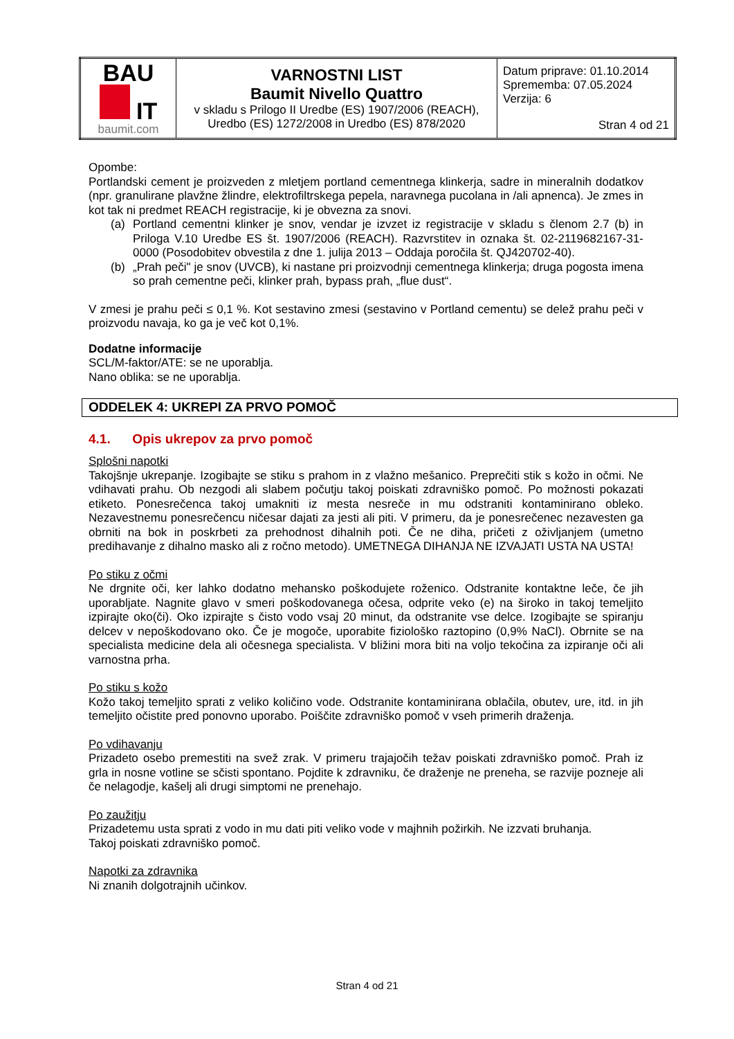| BAU IT baumit.com | VARNOSTNI LIST Baumit Nivello Quattro v skladu s Prilogo II Uredbe (ES) 1907/2006 (REACH), Uredbo (ES) 1272/2008 in Uredbo (ES) 878/2020 | Datum priprave: 01.10.2014 Sprememba: 07.05.2024 Verzija: 6 Stran 4 od 21 |
Opombe:
Portlandski cement je proizveden z mletjem portland cementnega klinkerja, sadre in mineralnih dodatkov (npr. granulirane plavžne žlindre, elektrofiltrskega pepela, naravnega pucolana in /ali apnenca). Je zmes in kot tak ni predmet REACH registracije, ki je obvezna za snovi.
(a) Portland cementni klinker je snov, vendar je izvzet iz registracije v skladu s členom 2.7 (b) in Priloga V.10 Uredbe ES št. 1907/2006 (REACH). Razvrstitev in oznaka št. 02-2119682167-31-0000 (Posodobitev obvestila z dne 1. julija 2013 – Oddaja poročila št. QJ420702-40).
(b) „Prah peči" je snov (UVCB), ki nastane pri proizvodnji cementnega klinkerja; druga pogosta imena so prah cementne peči, klinker prah, bypass prah, „flue dust“.
V zmesi je prahu peči ≤ 0,1 %. Kot sestavino zmesi (sestavino v Portland cementu) se delež prahu peči v proizvodu navaja, ko ga je več kot 0,1%.
Dodatne informacije
SCL/M-faktor/ATE: se ne uporablja.
Nano oblika: se ne uporablja.
ODDELEK 4: UKREPI ZA PRVO POMOČ
4.1. Opis ukrepov za prvo pomoč
Splošni napotki
Takojšnje ukrepanje. Izogibajte se stiku s prahom in z vlažno mešanico. Preprečiti stik s kožo in očmi. Ne vdihavati prahu. Ob nezgodi ali slabem počutju takoj poiskati zdravniško pomoč. Po možnosti pokazati etiketo. Ponesrečenca takoj umakniti iz mesta nesreče in mu odstraniti kontaminirano obleko. Nezavestnemu ponesrečencu ničesar dajati za jesti ali piti. V primeru, da je ponesrečenec nezavesten ga obrniti na bok in poskrbeti za prehodnost dihalnih poti. Če ne diha, pričeti z oživljanjem (umetno predihavanje z dihalno masko ali z ročno metodo). UMETNEGA DIHANJA NE IZVAJATI USTA NA USTA!
Po stiku z očmi
Ne drgnite oči, ker lahko dodatno mehansko poškodujete roženico. Odstranite kontaktne leče, če jih uporabljate. Nagnite glavo v smeri poškodovanega očesa, odprite veko (e) na široko in takoj temeljito izpirajte oko(či). Oko izpirajte s čisto vodo vsaj 20 minut, da odstranite vse delce. Izogibajte se spiranju delcev v nepoškodovano oko. Če je mogoče, uporabite fiziološko raztopino (0,9% NaCl). Obrnite se na specialista medicine dela ali očesnega specialista. V bližini mora biti na voljo tekočina za izpiranje oči ali varnostna prha.
Po stiku s kožo
Kožo takoj temeljito sprati z veliko količino vode. Odstranite kontaminirana oblačila, obutev, ure, itd. in jih temeljito očistite pred ponovno uporabo. Poiščite zdravniško pomoč v vseh primerih draženja.
Po vdihavanju
Prizadeto osebo premestiti na svež zrak. V primeru trajajočih težav poiskati zdravniško pomoč. Prah iz grla in nosne votline se sčisti spontano. Pojdite k zdravniku, če draženje ne preneha, se razvije pozneje ali če nelagodje, kašelj ali drugi simptomi ne prenehajo.
Po zaužitju
Prizadetemu usta sprati z vodo in mu dati piti veliko vode v majhnih požirkih. Ne izzvati bruhanja.
Takoj poiskati zdravniško pomoč.
Napotki za zdravnika
Ni znanih dolgotrajnih učinkov.
Stran 4 od 21